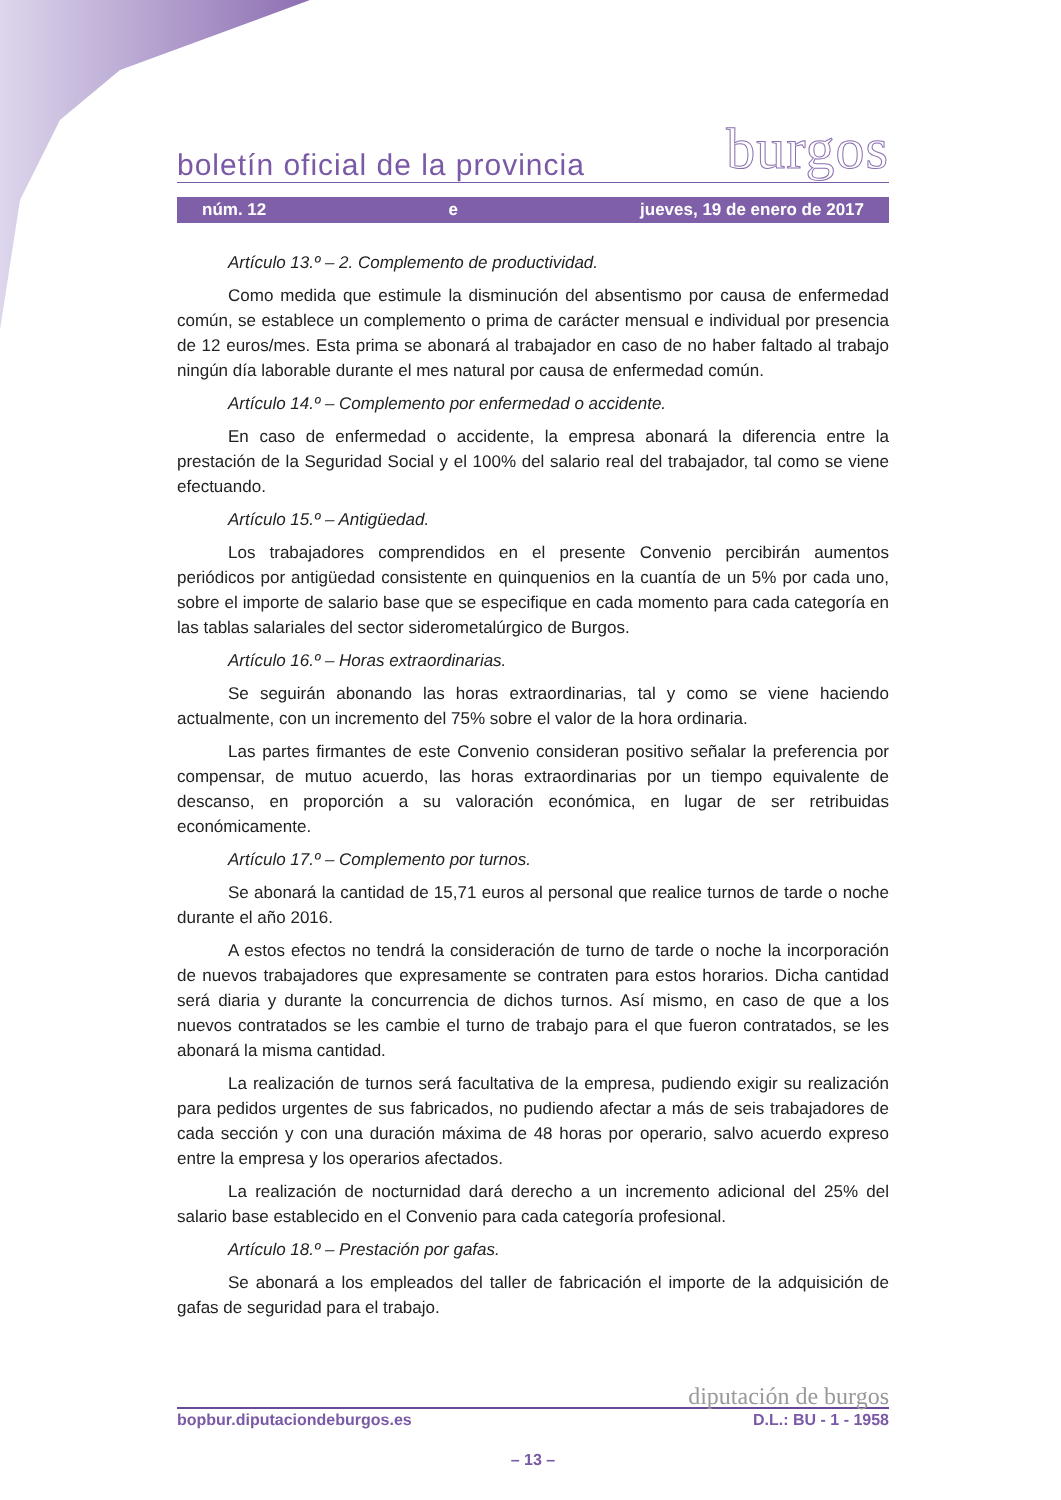boletín oficial de la provincia burgos
núm. 12 e jueves, 19 de enero de 2017
Artículo 13.º – 2. Complemento de productividad.
Como medida que estimule la disminución del absentismo por causa de enfermedad común, se establece un complemento o prima de carácter mensual e individual por presencia de 12 euros/mes. Esta prima se abonará al trabajador en caso de no haber faltado al trabajo ningún día laborable durante el mes natural por causa de enfermedad común.
Artículo 14.º – Complemento por enfermedad o accidente.
En caso de enfermedad o accidente, la empresa abonará la diferencia entre la prestación de la Seguridad Social y el 100% del salario real del trabajador, tal como se viene efectuando.
Artículo 15.º – Antigüedad.
Los trabajadores comprendidos en el presente Convenio percibirán aumentos periódicos por antigüedad consistente en quinquenios en la cuantía de un 5% por cada uno, sobre el importe de salario base que se especifique en cada momento para cada categoría en las tablas salariales del sector siderometalúrgico de Burgos.
Artículo 16.º – Horas extraordinarias.
Se seguirán abonando las horas extraordinarias, tal y como se viene haciendo actualmente, con un incremento del 75% sobre el valor de la hora ordinaria.
Las partes firmantes de este Convenio consideran positivo señalar la preferencia por compensar, de mutuo acuerdo, las horas extraordinarias por un tiempo equivalente de descanso, en proporción a su valoración económica, en lugar de ser retribuidas económicamente.
Artículo 17.º – Complemento por turnos.
Se abonará la cantidad de 15,71 euros al personal que realice turnos de tarde o noche durante el año 2016.
A estos efectos no tendrá la consideración de turno de tarde o noche la incorporación de nuevos trabajadores que expresamente se contraten para estos horarios. Dicha cantidad será diaria y durante la concurrencia de dichos turnos. Así mismo, en caso de que a los nuevos contratados se les cambie el turno de trabajo para el que fueron contratados, se les abonará la misma cantidad.
La realización de turnos será facultativa de la empresa, pudiendo exigir su realización para pedidos urgentes de sus fabricados, no pudiendo afectar a más de seis trabajadores de cada sección y con una duración máxima de 48 horas por operario, salvo acuerdo expreso entre la empresa y los operarios afectados.
La realización de nocturnidad dará derecho a un incremento adicional del 25% del salario base establecido en el Convenio para cada categoría profesional.
Artículo 18.º – Prestación por gafas.
Se abonará a los empleados del taller de fabricación el importe de la adquisición de gafas de seguridad para el trabajo.
diputación de burgos
bopbur.diputaciondeburgos.es D.L.: BU - 1 - 1958
– 13 –